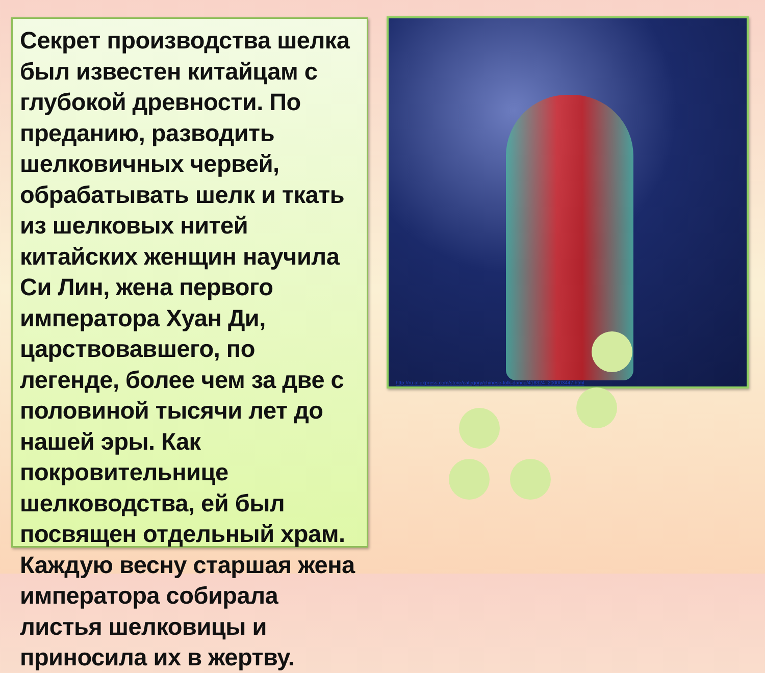Секрет производства шелка был известен китайцам с глубокой древности. По преданию, разводить шелковичных червей, обрабатывать шелк и ткать из шелковых нитей китайских женщин научила Си Лин, жена первого императора Хуан Ди, царствовавшего, по легенде, более чем за две с половиной тысячи лет до нашей эры. Как покровительнице шелководства, ей был посвящен отдельный храм. Каждую весну старшая жена императора собирала листья шелковицы и приносила их в жертву.
http://ru.aliexpress.com/store/category/chinese-folk-dance/418324_200003447.html